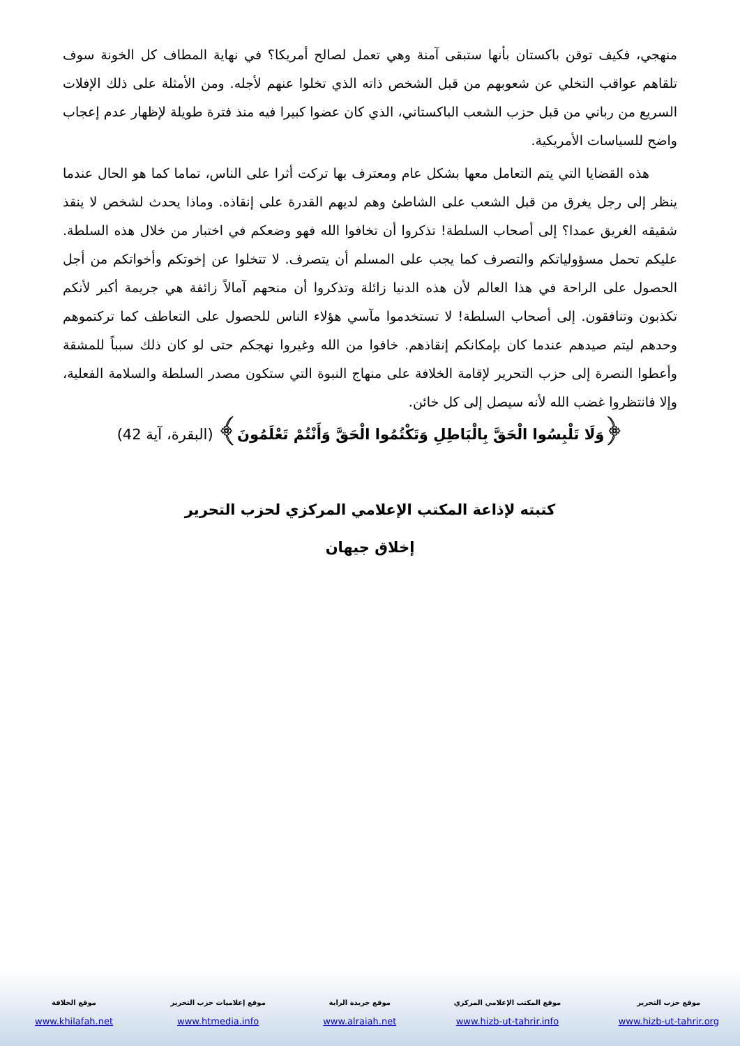منهجي، فكيف توقن باكستان بأنها ستبقى آمنة وهي تعمل لصالح أمريكا؟ في نهاية المطاف كل الخونة سوف تلقاهم عواقب التخلي عن شعوبهم من قبل الشخص ذاته الذي تخلوا عنهم لأجله. ومن الأمثلة على ذلك الإفلات السريع من رباني من قبل حزب الشعب الباكستاني، الذي كان عضوا كبيرا فيه منذ فترة طويلة لإظهار عدم إعجاب واضح للسياسات الأمريكية.
هذه القضايا التي يتم التعامل معها بشكل عام ومعترف بها تركت أثرا على الناس، تماما كما هو الحال عندما ينظر إلى رجل يغرق من قبل الشعب على الشاطئ وهم لديهم القدرة على إنقاذه. وماذا يحدث لشخص لا ينقذ شقيقه الغريق عمدا؟ إلى أصحاب السلطة! تذكروا أن تخافوا الله فهو وضعكم في اختبار من خلال هذه السلطة. عليكم تحمل مسؤولياتكم والتصرف كما يجب على المسلم أن يتصرف. لا تتخلوا عن إخوتكم وأخواتكم من أجل الحصول على الراحة في هذا العالم لأن هذه الدنيا زائلة وتذكروا أن منحهم آمالاً زائفة هي جريمة أكبر لأنكم تكذبون وتنافقون. إلى أصحاب السلطة! لا تستخدموا مآسي هؤلاء الناس للحصول على التعاطف كما تركتموهم وحدهم ليتم صيدهم عندما كان بإمكانكم إنقاذهم. خافوا من الله وغيروا نهجكم حتى لو كان ذلك سبباً للمشقة وأعطوا النصرة إلى حزب التحرير لإقامة الخلافة على منهاج النبوة التي ستكون مصدر السلطة والسلامة الفعلية، وإلا فانتظروا غضب الله لأنه سيصل إلى كل خائن.
﴿وَلَا تَلْبِسُوا الْحَقَّ بِالْبَاطِلِ وَتَكْتُمُوا الْحَقَّ وَأَنْتُمْ تَعْلَمُونَ﴾ (البقرة، آية 42)
كتبته لإذاعة المكتب الإعلامي المركزي لحزب التحرير
إخلاق جيهان
موقع حزب التحرير
www.hizb-ut-tahrir.org
موقع المكتب الإعلامي المركزي
www.hizb-ut-tahrir.info
موقع جريدة الراية
www.alraiah.net
موقع إعلاميات حزب التحرير
www.htmedia.info
موقع الخلافة
www.khilafah.net